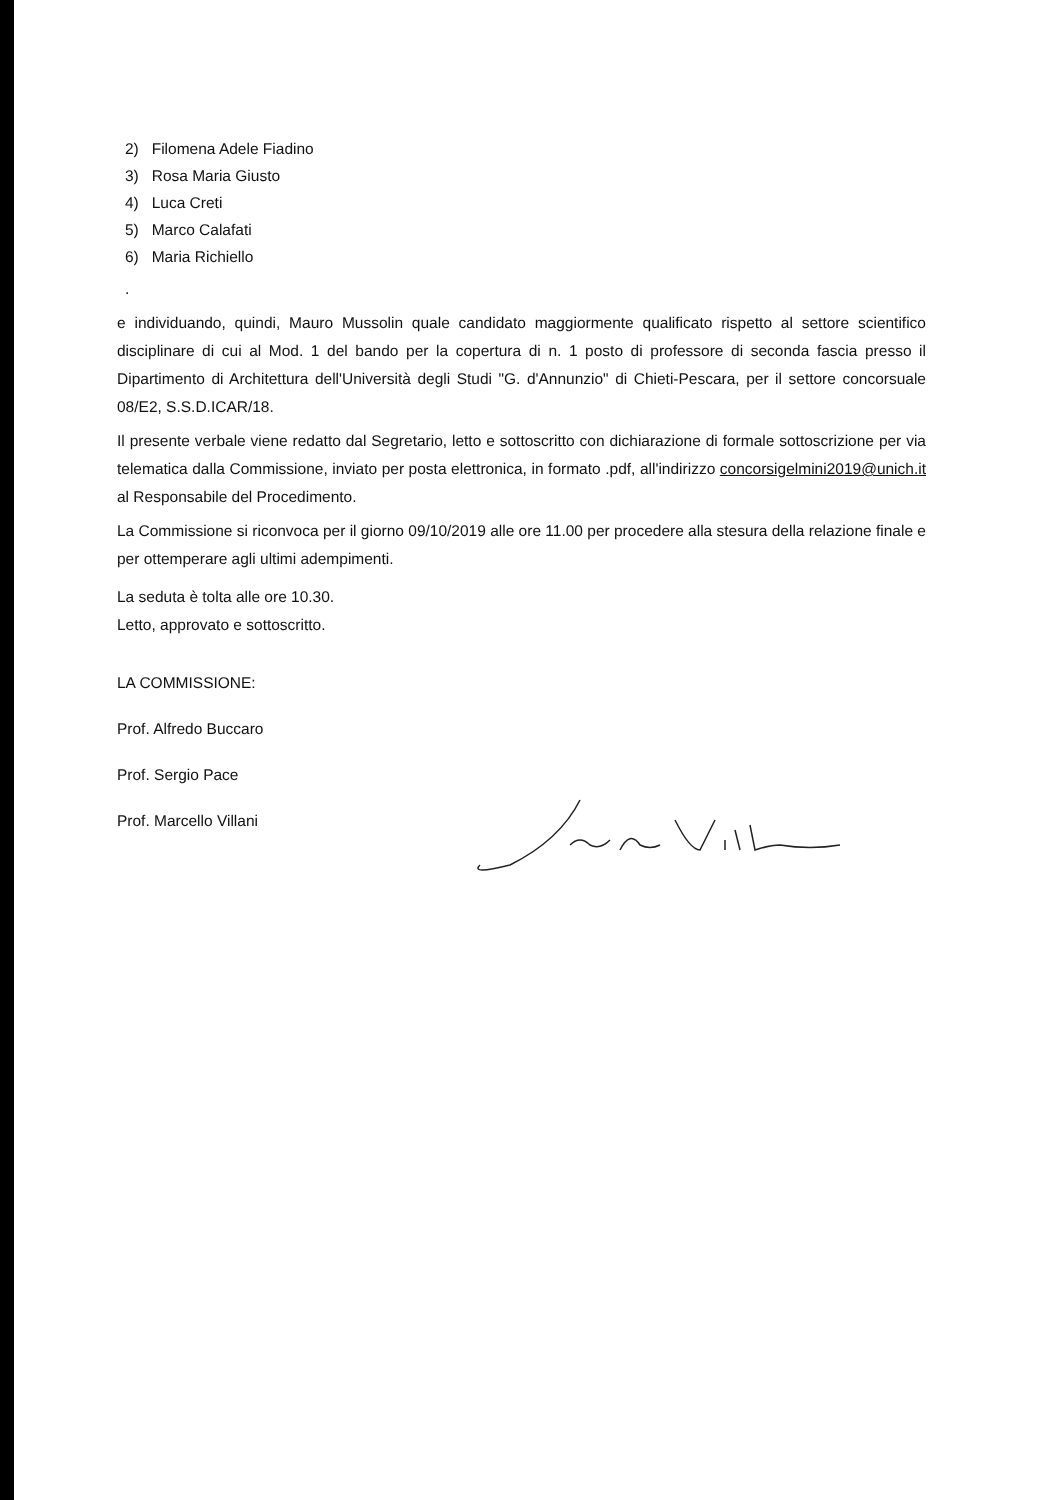2) Filomena Adele Fiadino
3) Rosa Maria Giusto
4) Luca Creti
5) Marco Calafati
6) Maria Richiello
.
e individuando, quindi, Mauro Mussolin quale candidato maggiormente qualificato rispetto al settore scientifico disciplinare di cui al Mod. 1 del bando per la copertura di n. 1 posto di professore di seconda fascia presso il Dipartimento di Architettura dell'Università degli Studi "G. d'Annunzio" di Chieti-Pescara, per il settore concorsuale 08/E2, S.S.D.ICAR/18.
Il presente verbale viene redatto dal Segretario, letto e sottoscritto con dichiarazione di formale sottoscrizione per via telematica dalla Commissione, inviato per posta elettronica, in formato .pdf, all'indirizzo concorsigelmini2019@unich.it al Responsabile del Procedimento.
La Commissione si riconvoca per il giorno 09/10/2019 alle ore 11.00 per procedere alla stesura della relazione finale e per ottemperare agli ultimi adempimenti.
La seduta è tolta alle ore 10.30.
Letto, approvato e sottoscritto.
LA COMMISSIONE:
Prof. Alfredo Buccaro
Prof. Sergio Pace
Prof. Marcello Villani